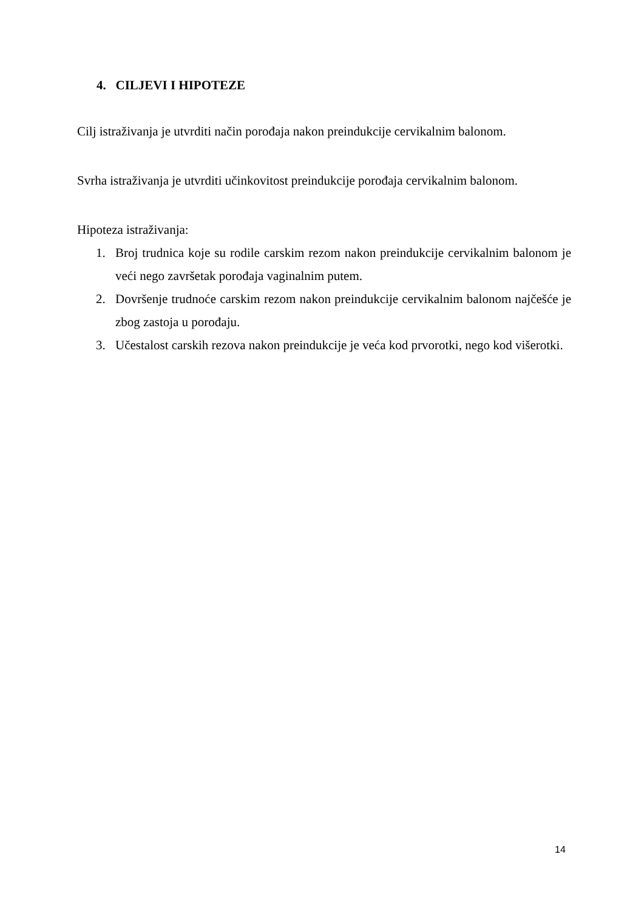4. CILJEVI I HIPOTEZE
Cilj istraživanja je utvrditi način porođaja nakon preindukcije cervikalnim balonom.
Svrha istraživanja je utvrditi učinkovitost preindukcije porođaja cervikalnim balonom.
Hipoteza istraživanja:
1. Broj trudnica koje su rodile carskim rezom nakon preindukcije cervikalnim balonom je veći nego završetak porođaja vaginalnim putem.
2. Dovršenje trudnoće carskim rezom nakon preindukcije cervikalnim balonom najčešće je zbog zastoja u porođaju.
3. Učestalost carskih rezova nakon preindukcije je veća kod prvorotki, nego kod višerotki.
14